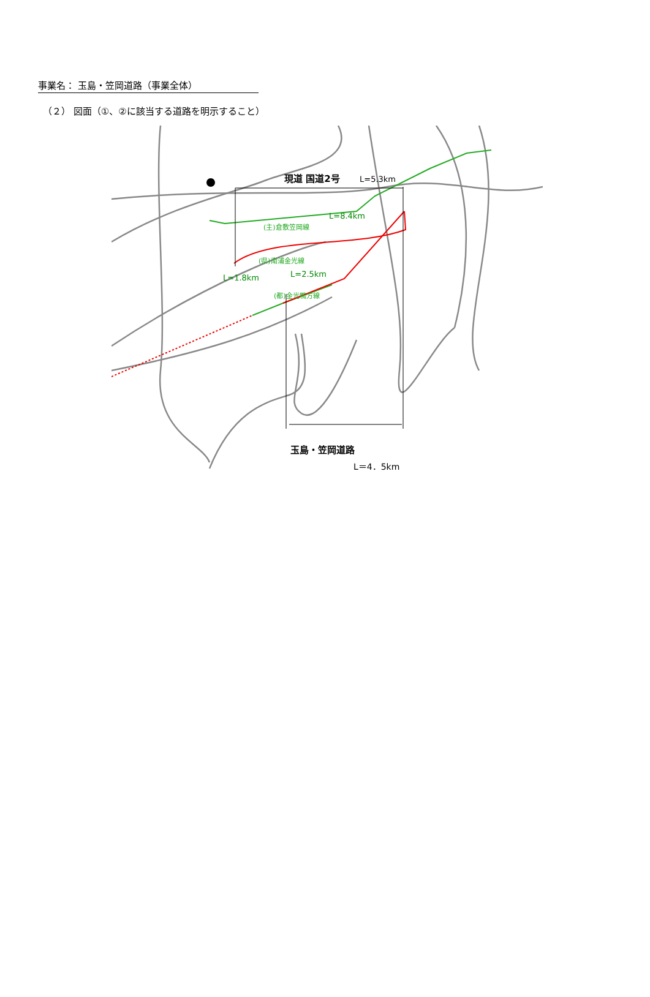事業名： 玉島・笠岡道路（事業全体）
（２） 図面（①、②に該当する道路を明示すること）
現道 国道2号
L=5.3km
L=8.4km
(主)倉敷笠岡線
L=1.8km
L=2.5km
(都)金光鴨方線
(県)南浦金光線
玉島・笠岡道路
L＝4．5km